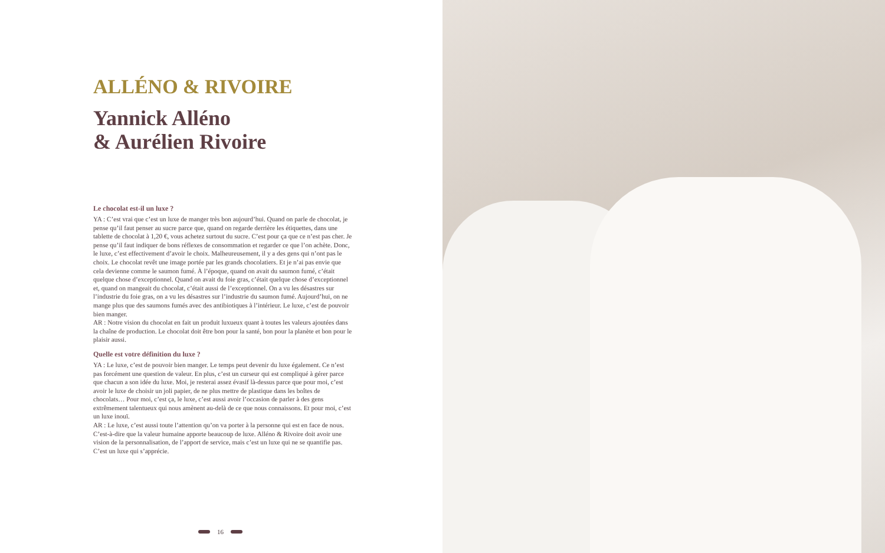ALLÉNO & RIVOIRE
Yannick Alléno
& Aurélien Rivoire
Le chocolat est-il un luxe ?
YA : C’est vrai que c’est un luxe de manger très bon aujourd’hui. Quand on parle de chocolat, je pense qu’il faut penser au sucre parce que, quand on regarde derrière les étiquettes, dans une tablette de chocolat à 1,20 €, vous achetez surtout du sucre. C’est pour ça que ce n’est pas cher. Je pense qu’il faut indiquer de bons réflexes de consommation et regarder ce que l’on achète. Donc, le luxe, c’est effectivement d’avoir le choix. Malheureusement, il y a des gens qui n’ont pas le choix. Le chocolat revêt une image portée par les grands chocolatiers. Et je n’ai pas envie que cela devienne comme le saumon fumé. À l’époque, quand on avait du saumon fumé, c’était quelque chose d’exceptionnel. Quand on avait du foie gras, c’était quelque chose d’exceptionnel et, quand on mangeait du chocolat, c’était aussi de l’exceptionnel. On a vu les désastres sur l’industrie du foie gras, on a vu les désastres sur l’industrie du saumon fumé. Aujourd’hui, on ne mange plus que des saumons fumés avec des antibiotiques à l’intérieur. Le luxe, c’est de pouvoir bien manger.
AR : Notre vision du chocolat en fait un produit luxueux quant à toutes les valeurs ajoutées dans la chaîne de production. Le chocolat doit être bon pour la santé, bon pour la planète et bon pour le plaisir aussi.
Quelle est votre définition du luxe ?
YA : Le luxe, c’est de pouvoir bien manger. Le temps peut devenir du luxe également. Ce n’est pas forcément une question de valeur. En plus, c’est un curseur qui est compliqué à gérer parce que chacun a son idée du luxe. Moi, je resterai assez évasif là-dessus parce que pour moi, c’est avoir le luxe de choisir un joli papier, de ne plus mettre de plastique dans les boîtes de chocolats… Pour moi, c’est ça, le luxe, c’est aussi avoir l’occasion de parler à des gens extrêmement talentueux qui nous amènent au-delà de ce que nous connaissons. Et pour moi, c’est un luxe inouï.
AR : Le luxe, c’est aussi toute l’attention qu’on va porter à la personne qui est en face de nous. C’est-à-dire que la valeur humaine apporte beaucoup de luxe. Alléno & Rivoire doit avoir une vision de la personnalisation, de l’apport de service, mais c’est un luxe qui ne se quantifie pas. C’est un luxe qui s’apprécie.
16